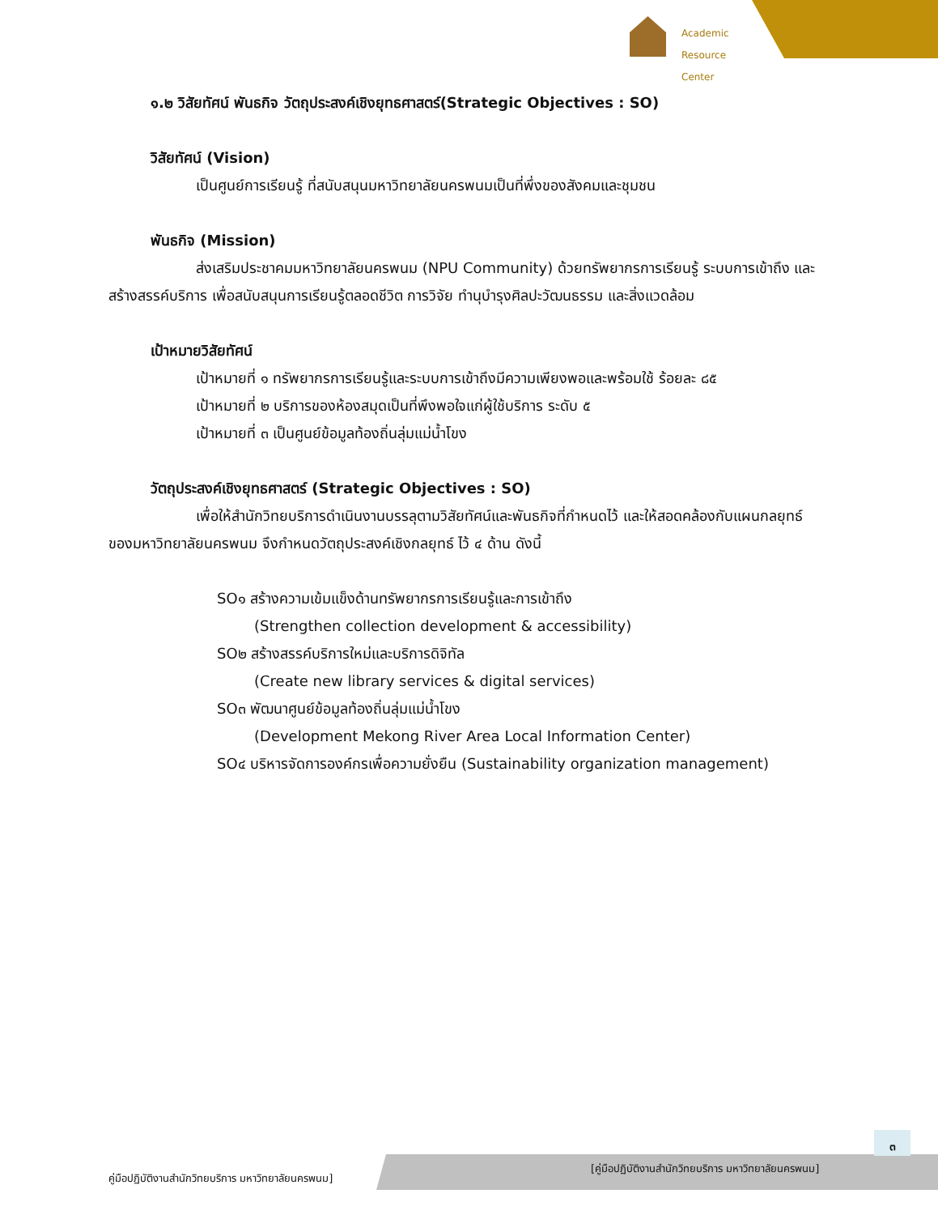Academic
Resource Center
๑.๒ วิสัยทัศน์ พันธกิจ วัตถุประสงค์เชิงยุทธศาสตร์(Strategic Objectives : SO)
วิสัยทัศน์ (Vision)
เป็นศูนย์การเรียนรู้ ที่สนับสนุนมหาวิทยาลัยนครพนมเป็นที่พึ่งของสังคมและชุมชน
พันธกิจ (Mission)
ส่งเสริมประชาคมมหาวิทยาลัยนครพนม (NPU Community) ด้วยทรัพยากรการเรียนรู้ ระบบการเข้าถึง และสร้างสรรค์บริการ เพื่อสนับสนุนการเรียนรู้ตลอดชีวิต การวิจัย ทำนุบำรุงศิลปะวัฒนธรรม และสิ่งแวดล้อม
เป้าหมายวิสัยทัศน์
เป้าหมายที่ ๑ ทรัพยากรการเรียนรู้และระบบการเข้าถึงมีความเพียงพอและพร้อมใช้ ร้อยละ ๘๕
เป้าหมายที่ ๒ บริการของห้องสมุดเป็นที่พึงพอใจแก่ผู้ใช้บริการ ระดับ ๕
เป้าหมายที่ ๓ เป็นศูนย์ข้อมูลท้องถิ่นลุ่มแม่น้ำโขง
วัตถุประสงค์เชิงยุทธศาสตร์ (Strategic Objectives : SO)
เพื่อให้สำนักวิทยบริการดำเนินงานบรรลุตามวิสัยทัศน์และพันธกิจที่กำหนดไว้ และให้สอดคล้องกับแผนกลยุทธ์ของมหาวิทยาลัยนครพนม จึงกำหนดวัตถุประสงค์เชิงกลยุทธ์ ไว้ ๔ ด้าน ดังนี้
SO๑ สร้างความเข้มแข็งด้านทรัพยากรการเรียนรู้และการเข้าถึง
(Strengthen collection development & accessibility)
SO๒ สร้างสรรค์บริการใหม่และบริการดิจิทัล
(Create new library services & digital services)
SO๓ พัฒนาศูนย์ข้อมูลท้องถิ่นลุ่มแม่น้ำโขง
(Development Mekong River Area Local Information Center)
SO๔ บริหารจัดการองค์กรเพื่อความยั่งยืน (Sustainability organization management)
๓
คู่มือปฏิบัติงานสำนักวิทยบริการ มหาวิทยาลัยนครพนม]
[คู่มือปฏิบัติงานสำนักวิทยบริการ มหาวิทยาลัยนครพนม]